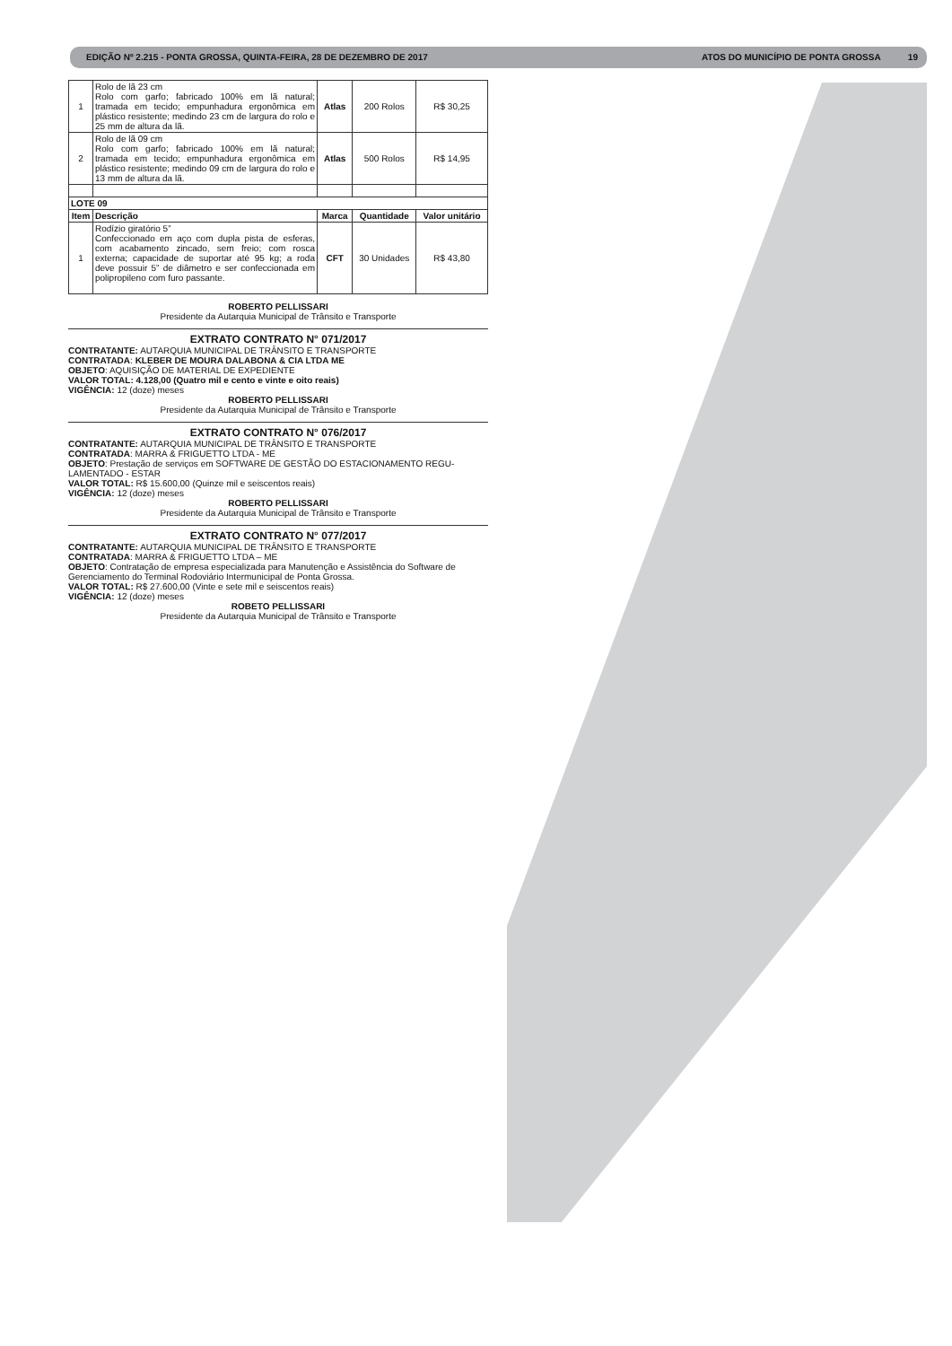EDIÇÃO Nº 2.215 - PONTA GROSSA, QUINTA-FEIRA, 28 DE DEZEMBRO DE 2017 ATOS DO MUNICÍPIO DE PONTA GROSSA 19
| 1 | Rolo de lã 23 cm Rolo com garfo; fabricado 100% em lã natural; tramada em tecido; empunhadura ergonômica em plástico resistente; medindo 23 cm de largura do rolo e 25 mm de altura da lã. | Atlas | 200 Rolos | R$ 30,25 |
| 2 | Rolo de lã 09 cm Rolo com garfo; fabricado 100% em lã natural; tramada em tecido; empunhadura ergonômica em plástico resistente; medindo 09 cm de largura do rolo e 13 mm de altura da lã. | Atlas | 500 Rolos | R$ 14,95 |
| LOTE 09 | | | | |
| Item | Descrição | Marca | Quantidade | Valor unitário |
| 1 | Rodízio giratório 5” Confeccionado em aço com dupla pista de esferas, com acabamento zincado, sem freio; com rosca externa; capacidade de suportar até 95 kg; a roda deve possuir 5” de diâmetro e ser confeccionada em polipropileno com furo passante. | CFT | 30 Unidades | R$ 43,80 |
ROBERTO PELLISSARI
Presidente da Autarquia Municipal de Trânsito e Transporte
EXTRATO CONTRATO N° 071/2017
CONTRATANTE: AUTARQUIA MUNICIPAL DE TRÂNSITO E TRANSPORTE
CONTRATADA: KLEBER DE MOURA DALABONA & CIA LTDA ME
OBJETO: AQUISIÇÃO DE MATERIAL DE EXPEDIENTE
VALOR TOTAL: 4.128,00 (Quatro mil e cento e vinte e oito reais)
VIGÊNCIA: 12 (doze) meses
ROBERTO PELLISSARI
Presidente da Autarquia Municipal de Trânsito e Transporte
EXTRATO CONTRATO N° 076/2017
CONTRATANTE: AUTARQUIA MUNICIPAL DE TRÂNSITO E TRANSPORTE
CONTRATADA: MARRA & FRIGUETTO LTDA - ME
OBJETO: Prestação de serviços em SOFTWARE DE GESTÃO DO ESTACIONAMENTO REGU-LAMENTADO - ESTAR
VALOR TOTAL: R$ 15.600,00 (Quinze mil e seiscentos reais)
VIGÊNCIA: 12 (doze) meses
ROBERTO PELLISSARI
Presidente da Autarquia Municipal de Trânsito e Transporte
EXTRATO CONTRATO N° 077/2017
CONTRATANTE: AUTARQUIA MUNICIPAL DE TRÂNSITO E TRANSPORTE
CONTRATADA: MARRA & FRIGUETTO LTDA – ME
OBJETO: Contratação de empresa especializada para Manutenção e Assistência do Software de Gerenciamento do Terminal Rodoviário Intermunicipal de Ponta Grossa.
VALOR TOTAL: R$ 27.600,00 (Vinte e sete mil e seiscentos reais)
VIGÊNCIA: 12 (doze) meses
ROBETO PELLISSARI
Presidente da Autarquia Municipal de Trânsito e Transporte